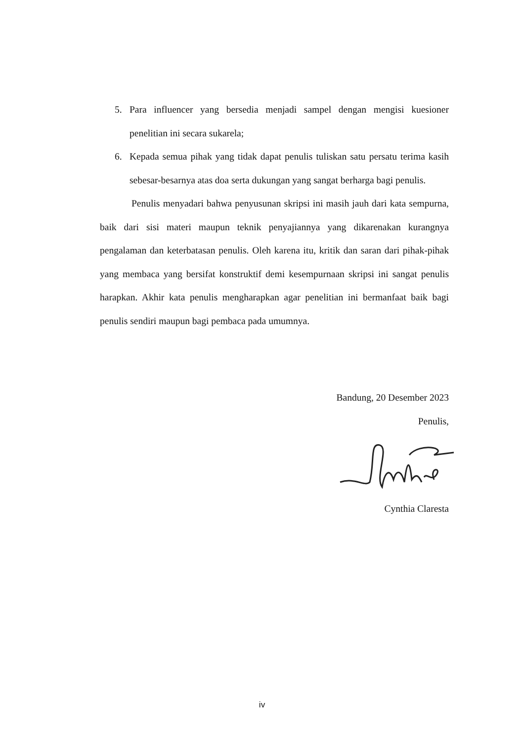5. Para influencer yang bersedia menjadi sampel dengan mengisi kuesioner penelitian ini secara sukarela;
6. Kepada semua pihak yang tidak dapat penulis tuliskan satu persatu terima kasih sebesar-besarnya atas doa serta dukungan yang sangat berharga bagi penulis.
Penulis menyadari bahwa penyusunan skripsi ini masih jauh dari kata sempurna, baik dari sisi materi maupun teknik penyajiannya yang dikarenakan kurangnya pengalaman dan keterbatasan penulis. Oleh karena itu, kritik dan saran dari pihak-pihak yang membaca yang bersifat konstruktif demi kesempurnaan skripsi ini sangat penulis harapkan. Akhir kata penulis mengharapkan agar penelitian ini bermanfaat baik bagi penulis sendiri maupun bagi pembaca pada umumnya.
Bandung, 20 Desember 2023
Penulis,
Cynthia Claresta
iv